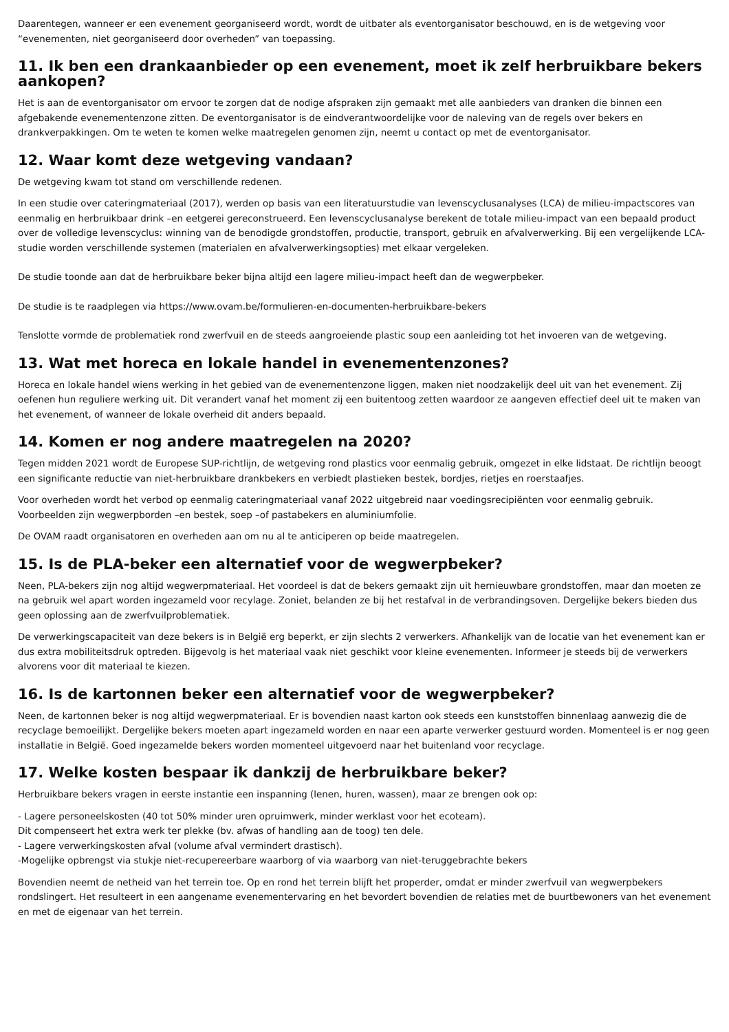Daarentegen, wanneer er een evenement georganiseerd wordt, wordt de uitbater als eventorganisator beschouwd, en is de wetgeving voor “evenementen, niet georganiseerd door overheden” van toepassing.
11. Ik ben een drankaanbieder op een evenement, moet ik zelf herbruikbare bekers aankopen?
Het is aan de eventorganisator om ervoor te zorgen dat de nodige afspraken zijn gemaakt met alle aanbieders van dranken die binnen een afgebakende evenementenzone zitten. De eventorganisator is de eindverantwoordelijke voor de naleving van de regels over bekers en drankverpakkingen. Om te weten te komen welke maatregelen genomen zijn, neemt u contact op met de eventorganisator.
12. Waar komt deze wetgeving vandaan?
De wetgeving kwam tot stand om verschillende redenen.
In een studie over cateringmateriaal (2017), werden op basis van een literatuurstudie van levenscyclusanalyses (LCA) de milieu-impactscores van eenmalig en herbruikbaar drink –en eetgerei gereconstrueerd. Een levenscyclusanalyse berekent de totale milieu-impact van een bepaald product over de volledige levenscyclus: winning van de benodigde grondstoffen, productie, transport, gebruik en afvalverwerking. Bij een vergelijkende LCA-studie worden verschillende systemen (materialen en afvalverwerkingsopties) met elkaar vergeleken.
De studie toonde aan dat de herbruikbare beker bijna altijd een lagere milieu-impact heeft dan de wegwerpbeker.
De studie is te raadplegen via https://www.ovam.be/formulieren-en-documenten-herbruikbare-bekers
Tenslotte vormde de problematiek rond zwerfvuil en de steeds aangroeiende plastic soup een aanleiding tot het invoeren van de wetgeving.
13. Wat met horeca en lokale handel in evenementenzones?
Horeca en lokale handel wiens werking in het gebied van de evenementenzone liggen, maken niet noodzakelijk deel uit van het evenement. Zij oefenen hun reguliere werking uit. Dit verandert vanaf het moment zij een buitentoog zetten waardoor ze aangeven effectief deel uit te maken van het evenement, of wanneer de lokale overheid dit anders bepaald.
14. Komen er nog andere maatregelen na 2020?
Tegen midden 2021 wordt de Europese SUP-richtlijn, de wetgeving rond plastics voor eenmalig gebruik, omgezet in elke lidstaat. De richtlijn beoogt een significante reductie van niet-herbruikbare drankbekers en verbiedt plastieken bestek, bordjes, rietjes en roerstaafjes.
Voor overheden wordt het verbod op eenmalig cateringmateriaal vanaf 2022 uitgebreid naar voedingsrecipiënten voor eenmalig gebruik. Voorbeelden zijn wegwerpborden –en bestek, soep –of pastabekers en aluminiumfolie.
De OVAM raadt organisatoren en overheden aan om nu al te anticiperen op beide maatregelen.
15. Is de PLA-beker een alternatief voor de wegwerpbeker?
Neen, PLA-bekers zijn nog altijd wegwerpmateriaal. Het voordeel is dat de bekers gemaakt zijn uit hernieuwbare grondstoffen, maar dan moeten ze na gebruik wel apart worden ingezameld voor recylage. Zoniet, belanden ze bij het restafval in de verbrandingsoven. Dergelijke bekers bieden dus geen oplossing aan de zwerfvuilproblematiek.
De verwerkingscapaciteit van deze bekers is in België erg beperkt, er zijn slechts 2 verwerkers. Afhankelijk van de locatie van het evenement kan er dus extra mobiliteitsdruk optreden. Bijgevolg is het materiaal vaak niet geschikt voor kleine evenementen. Informeer je steeds bij de verwerkers alvorens voor dit materiaal te kiezen.
16. Is de kartonnen beker een alternatief voor de wegwerpbeker?
Neen, de kartonnen beker is nog altijd wegwerpmateriaal. Er is bovendien naast karton ook steeds een kunststoffen binnenlaag aanwezig die de recyclage bemoeilijkt. Dergelijke bekers moeten apart ingezameld worden en naar een aparte verwerker gestuurd worden. Momenteel is er nog geen installatie in België. Goed ingezamelde bekers worden momenteel uitgevoerd naar het buitenland voor recyclage.
17. Welke kosten bespaar ik dankzij de herbruikbare beker?
Herbruikbare bekers vragen in eerste instantie een inspanning (lenen, huren, wassen), maar ze brengen ook op:
- Lagere personeelskosten (40 tot 50% minder uren opruimwerk, minder werklast voor het ecoteam).
Dit compenseert het extra werk ter plekke (bv. afwas of handling aan de toog) ten dele.
- Lagere verwerkingskosten afval (volume afval vermindert drastisch).
-Mogelijke opbrengst via stukje niet-recupereerbare waarborg of via waarborg van niet-teruggebrachte bekers
Bovendien neemt de netheid van het terrein toe. Op en rond het terrein blijft het properder, omdat er minder zwerfvuil van wegwerpbekers rondslingert. Het resulteert in een aangename evenementervaring en het bevordert bovendien de relaties met de buurtbewoners van het evenement en met de eigenaar van het terrein.